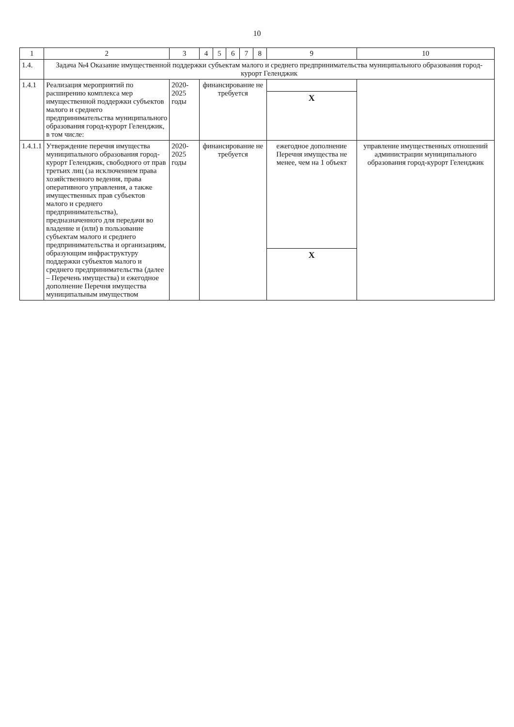10
| 1 | 2 | 3 | 4 | 5 | 6 | 7 | 8 | 9 | 10 |
| --- | --- | --- | --- | --- | --- | --- | --- | --- | --- |
| 1.4. | Задача №4 Оказание имущественной поддержки субъектам малого и среднего предпринимательства муниципального образования город-курорт Геленджик | | | | | | | | |
| 1.4.1 | Реализация мероприятий по расширению комплекса мер имущественной поддержки субъектов малого и среднего предпринимательства муниципального образования город-курорт Геленджик, в том числе: | 2020-2025 годы | финансирование не требуется | | | | | | |
| | | | | | | | | X | |
| 1.4.1.1 | Утверждение перечня имущества муниципального образования город-курорт Геленджик, свободного от прав третьих лиц (за исключением права хозяйственного ведения, права оперативного управления, а также имущественных прав субъектов малого и среднего предпринимательства), предназначенного для передачи во владение и (или) в пользование субъектам малого и среднего предпринимательства и организациям, образующим инфраструктуру поддержки субъектов малого и среднего предпринимательства (далее – Перечень имущества) и ежегодное дополнение Перечня имущества муниципальным имуществом | 2020-2025 годы | финансирование не требуется | | | | | ежегодное дополнение Перечня имущества не менее, чем на 1 объект | управление имущественных отношений администрации муниципального образования город-курорт Геленджик |
| | | | | | | | | X | |